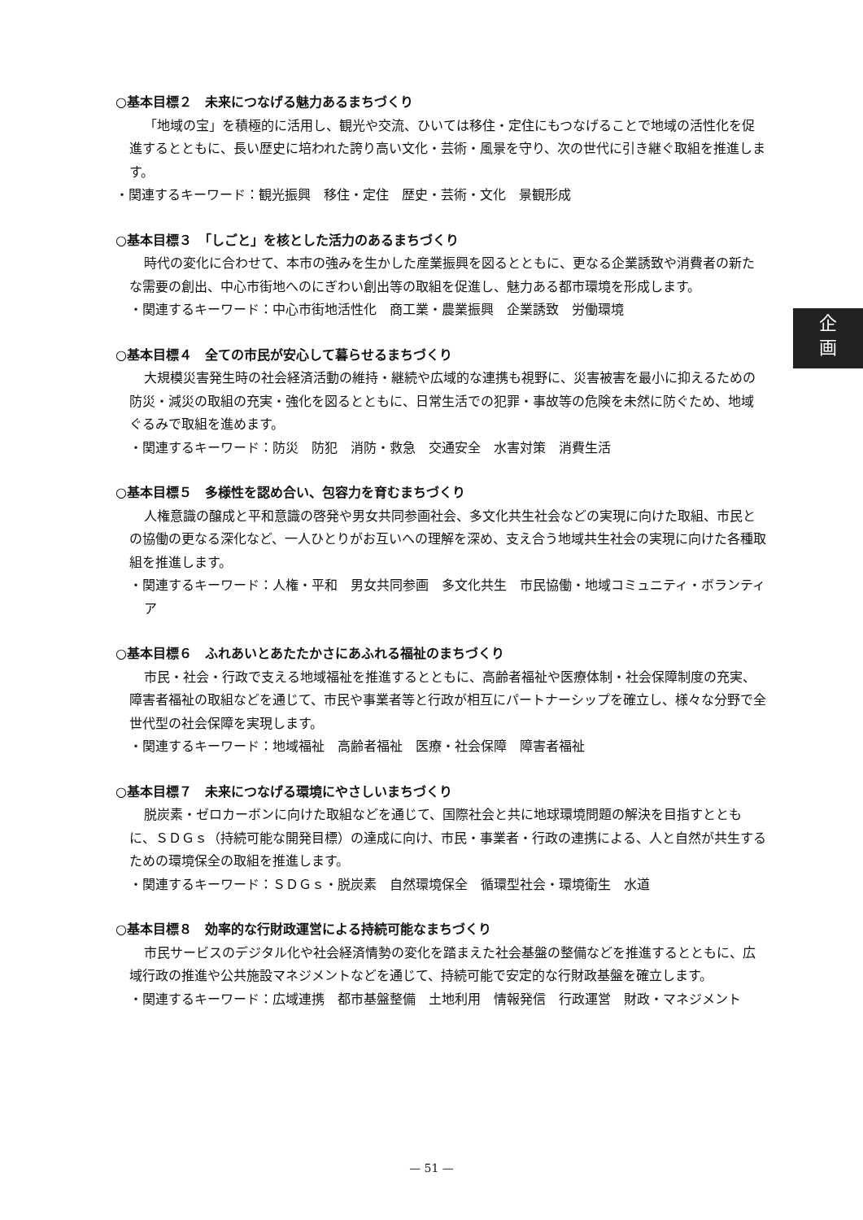○基本目標２　未来につなげる魅力あるまちづくり
「地域の宝」を積極的に活用し、観光や交流、ひいては移住・定住にもつなげることで地域の活性化を促進するとともに、長い歴史に培われた誇り高い文化・芸術・風景を守り、次の世代に引き継ぐ取組を推進します。
・関連するキーワード：観光振興　移住・定住　歴史・芸術・文化　景観形成
○基本目標３　「しごと」を核とした活力のあるまちづくり
時代の変化に合わせて、本市の強みを生かした産業振興を図るとともに、更なる企業誘致や消費者の新たな需要の創出、中心市街地へのにぎわい創出等の取組を促進し、魅力ある都市環境を形成します。
・関連するキーワード：中心市街地活性化　商工業・農業振興　企業誘致　労働環境
○基本目標４　全ての市民が安心して暮らせるまちづくり
大規模災害発生時の社会経済活動の維持・継続や広域的な連携も視野に、災害被害を最小に抑えるための防災・減災の取組の充実・強化を図るとともに、日常生活での犯罪・事故等の危険を未然に防ぐため、地域ぐるみで取組を進めます。
・関連するキーワード：防災　防犯　消防・救急　交通安全　水害対策　消費生活
○基本目標５　多様性を認め合い、包容力を育むまちづくり
人権意識の醸成と平和意識の啓発や男女共同参画社会、多文化共生社会などの実現に向けた取組、市民との協働の更なる深化など、一人ひとりがお互いへの理解を深め、支え合う地域共生社会の実現に向けた各種取組を推進します。
・関連するキーワード：人権・平和　男女共同参画　多文化共生　市民協働・地域コミュニティ・ボランティア
○基本目標６　ふれあいとあたたかさにあふれる福祉のまちづくり
市民・社会・行政で支える地域福祉を推進するとともに、高齢者福祉や医療体制・社会保障制度の充実、障害者福祉の取組などを通じて、市民や事業者等と行政が相互にパートナーシップを確立し、様々な分野で全世代型の社会保障を実現します。
・関連するキーワード：地域福祉　高齢者福祉　医療・社会保障　障害者福祉
○基本目標７　未来につなげる環境にやさしいまちづくり
脱炭素・ゼロカーボンに向けた取組などを通じて、国際社会と共に地球環境問題の解決を目指すとともに、ＳＤＧｓ（持続可能な開発目標）の達成に向け、市民・事業者・行政の連携による、人と自然が共生するための環境保全の取組を推進します。
・関連するキーワード：ＳＤＧｓ・脱炭素　自然環境保全　循環型社会・環境衛生　水道
○基本目標８　効率的な行財政運営による持続可能なまちづくり
市民サービスのデジタル化や社会経済情勢の変化を踏まえた社会基盤の整備などを推進するとともに、広域行政の推進や公共施設マネジメントなどを通じて、持続可能で安定的な行財政基盤を確立します。
・関連するキーワード：広域連携　都市基盤整備　土地利用　情報発信　行政運営　財政・マネジメント
企
画
— 51 —